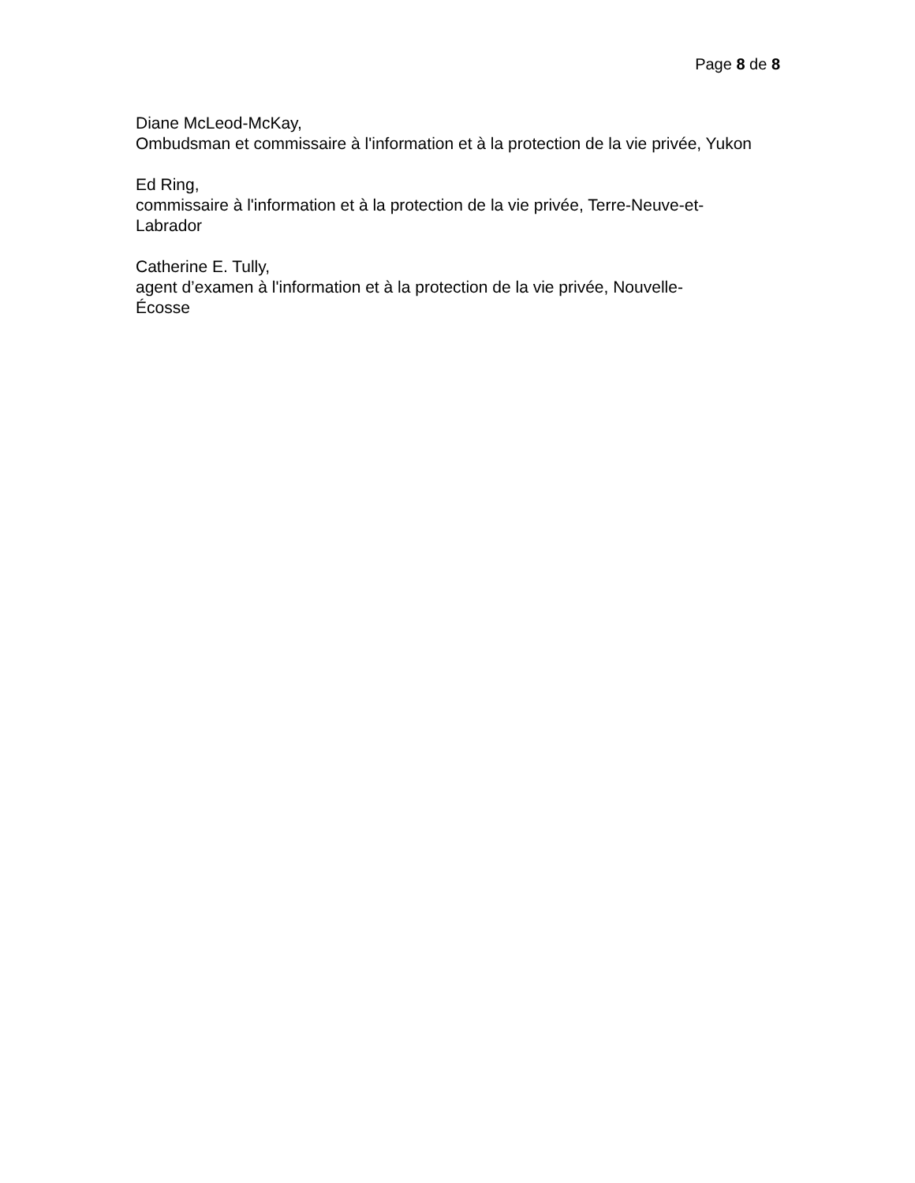Page 8 de 8
Diane McLeod-McKay,
Ombudsman et commissaire à l'information et à la protection de la vie privée, Yukon
Ed Ring,
commissaire à l'information et à la protection de la vie privée, Terre-Neuve-et-Labrador
Catherine E. Tully,
agent d’examen à l'information et à la protection de la vie privée, Nouvelle-
Écosse